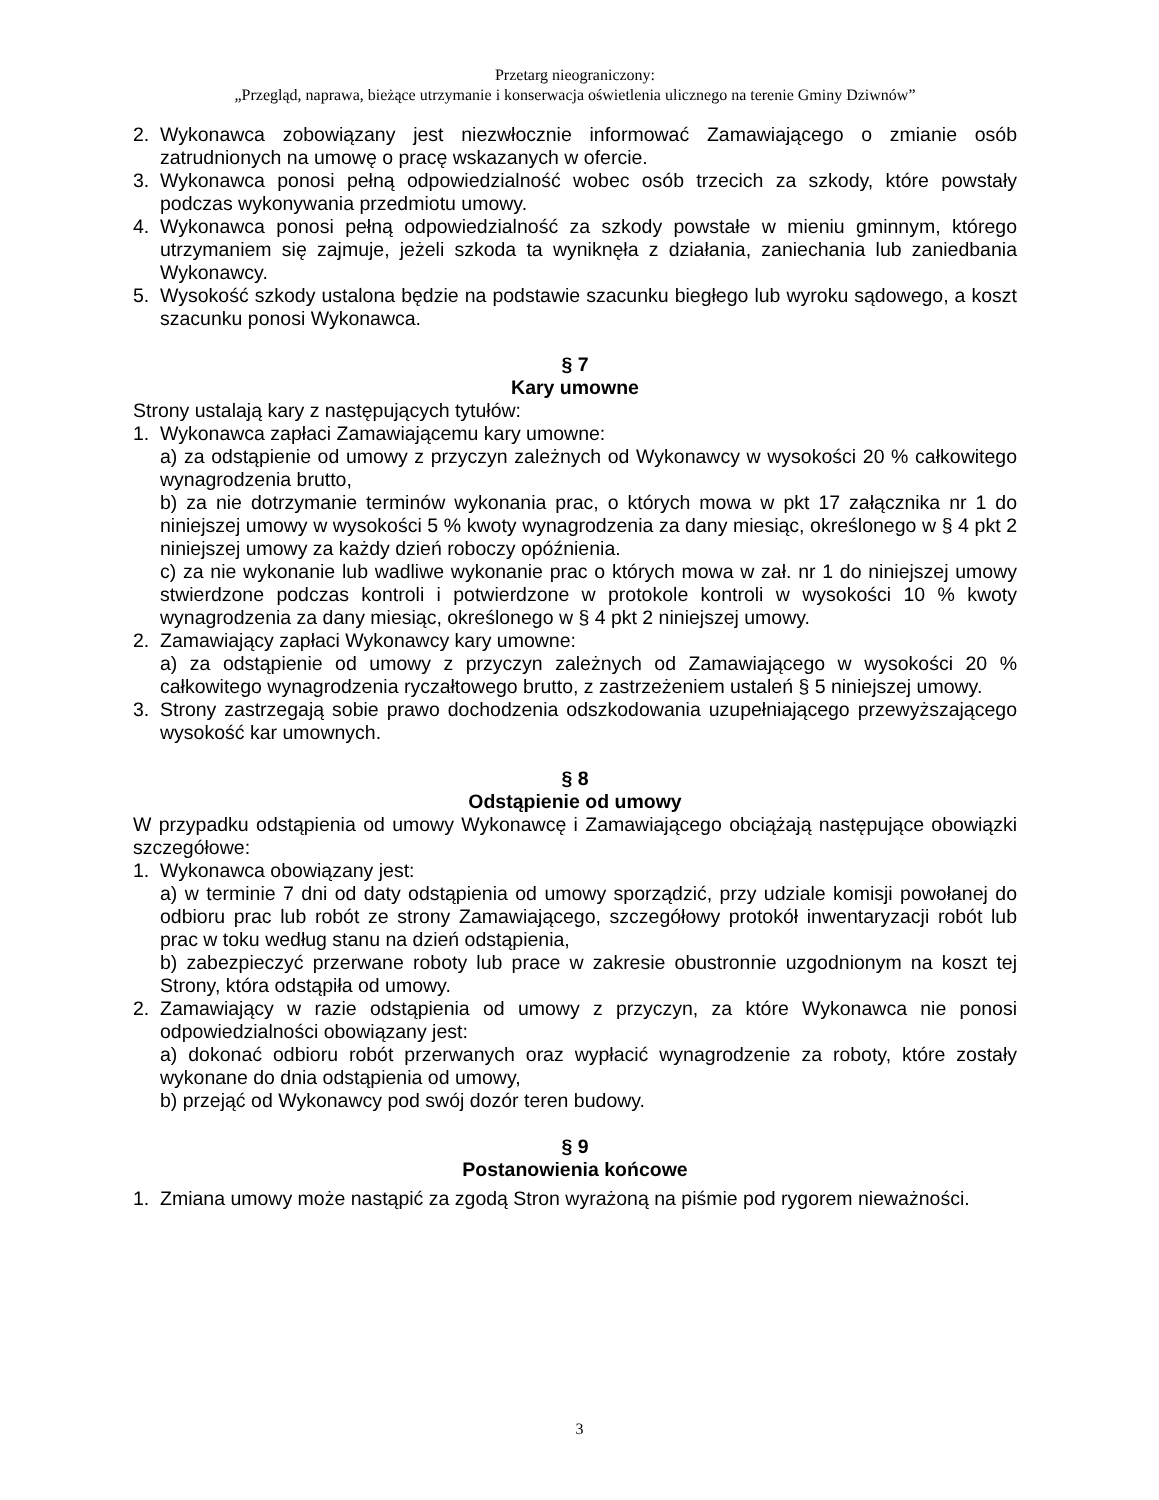Przetarg nieograniczony:
„Przegląd, naprawa, bieżące utrzymanie i konserwacja oświetlenia ulicznego na terenie Gminy Dziwnów”
2. Wykonawca zobowiązany jest niezwłocznie informować Zamawiającego o zmianie osób zatrudnionych na umowę o pracę wskazanych w ofercie.
3. Wykonawca ponosi pełną odpowiedzialność wobec osób trzecich za szkody, które powstały podczas wykonywania przedmiotu umowy.
4. Wykonawca ponosi pełną odpowiedzialność za szkody powstałe w mieniu gminnym, którego utrzymaniem się zajmuje, jeżeli szkoda ta wyniknęła z działania, zaniechania lub zaniedbania Wykonawcy.
5. Wysokość szkody ustalona będzie na podstawie szacunku biegłego lub wyroku sądowego, a koszt szacunku ponosi Wykonawca.
§ 7
Kary umowne
Strony ustalają kary z następujących tytułów:
1. Wykonawca zapłaci Zamawiającemu kary umowne:
a) za odstąpienie od umowy z przyczyn zależnych od Wykonawcy w wysokości 20 % całkowitego wynagrodzenia brutto,
b) za nie dotrzymanie terminów wykonania prac, o których mowa w pkt 17 załącznika nr 1 do niniejszej umowy w wysokości 5 % kwoty wynagrodzenia za dany miesiąc, określonego w § 4 pkt 2 niniejszej umowy za każdy dzień roboczy opóźnienia.
c) za nie wykonanie lub wadliwe wykonanie prac o których mowa w zał. nr 1 do niniejszej umowy stwierdzone podczas kontroli i potwierdzone w protokole kontroli w wysokości 10 % kwoty wynagrodzenia za dany miesiąc, określonego w § 4 pkt 2 niniejszej umowy.
2. Zamawiający zapłaci Wykonawcy kary umowne:
a) za odstąpienie od umowy z przyczyn zależnych od Zamawiającego w wysokości 20 % całkowitego wynagrodzenia ryczałtowego brutto, z zastrzeżeniem ustaleń § 5 niniejszej umowy.
3. Strony zastrzegają sobie prawo dochodzenia odszkodowania uzupełniającego przewyższającego wysokość kar umownych.
§ 8
Odstąpienie od umowy
W przypadku odstąpienia od umowy Wykonawcę i Zamawiającego obciążają następujące obowiązki szczegółowe:
1. Wykonawca obowiązany jest:
a) w terminie 7 dni od daty odstąpienia od umowy sporządzić, przy udziale komisji powołanej do odbioru prac lub robót ze strony Zamawiającego, szczegółowy protokół inwentaryzacji robót lub prac w toku według stanu na dzień odstąpienia,
b) zabezpieczyć przerwane roboty lub prace w zakresie obustronnie uzgodnionym na koszt tej Strony, która odstąpiła od umowy.
2. Zamawiający w razie odstąpienia od umowy z przyczyn, za które Wykonawca nie ponosi odpowiedzialności obowiązany jest:
a) dokonać odbioru robót przerwanych oraz wypłacić wynagrodzenie za roboty, które zostały wykonane do dnia odstąpienia od umowy,
b) przejąć od Wykonawcy pod swój dozór teren budowy.
§ 9
Postanowienia końcowe
1. Zmiana umowy może nastąpić za zgodą Stron wyrażoną na piśmie pod rygorem nieważności.
3